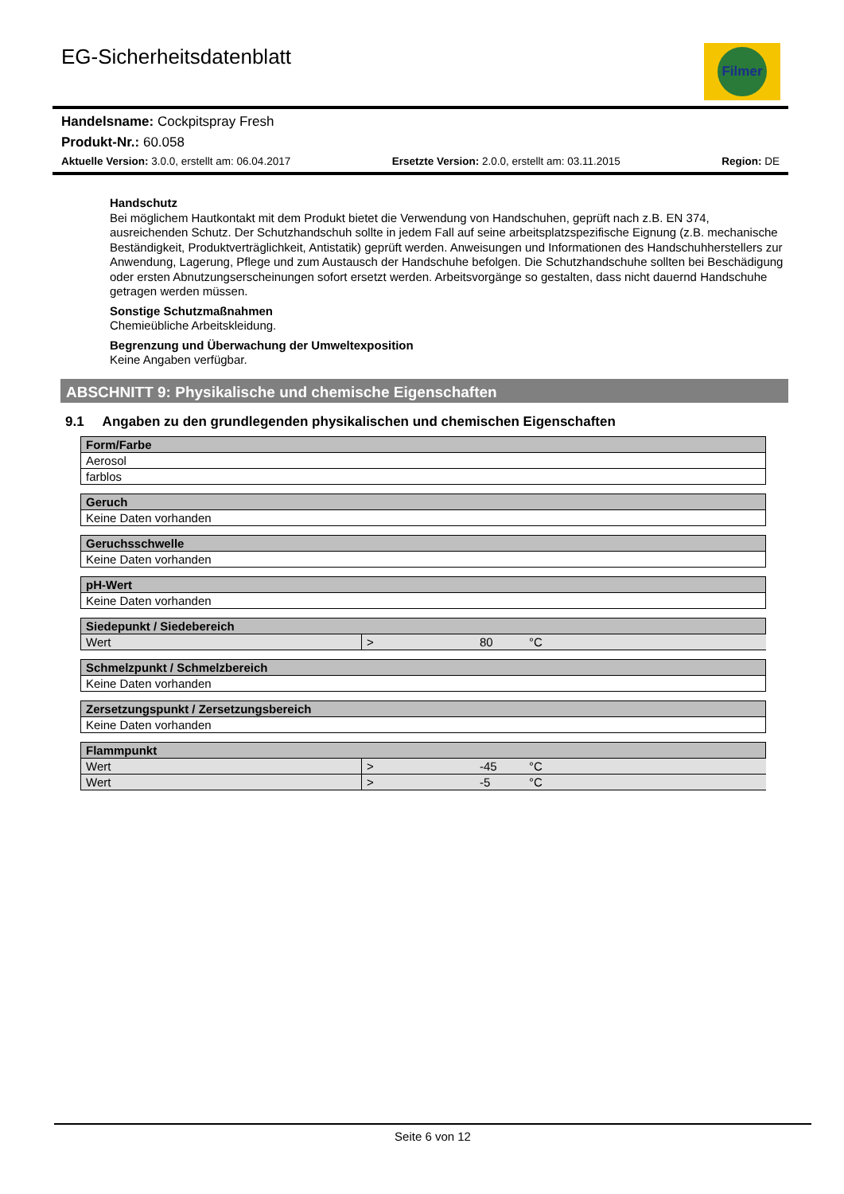EG-Sicherheitsdatenblatt
Filmer
Handelsname: Cockpitspray Fresh
Produkt-Nr.: 60.058
Aktuelle Version: 3.0.0, erstellt am: 06.04.2017 Ersetzte Version: 2.0.0, erstellt am: 03.11.2015 Region: DE
Handschutz
Bei möglichem Hautkontakt mit dem Produkt bietet die Verwendung von Handschuhen, geprüft nach z.B. EN 374, ausreichenden Schutz. Der Schutzhandschuh sollte in jedem Fall auf seine arbeitsplatzspezifische Eignung (z.B. mechanische Beständigkeit, Produktverträglichkeit, Antistatik) geprüft werden. Anweisungen und Informationen des Handschuhherstellers zur Anwendung, Lagerung, Pflege und zum Austausch der Handschuhe befolgen. Die Schutzhandschuhe sollten bei Beschädigung oder ersten Abnutzungserscheinungen sofort ersetzt werden. Arbeitsvorgänge so gestalten, dass nicht dauernd Handschuhe getragen werden müssen.
Sonstige Schutzmaßnahmen
Chemieübliche Arbeitskleidung.
Begrenzung und Überwachung der Umweltexposition
Keine Angaben verfügbar.
ABSCHNITT 9: Physikalische und chemische Eigenschaften
9.1 Angaben zu den grundlegenden physikalischen und chemischen Eigenschaften
| Form/Farbe |
| --- |
| Aerosol |
| farblos |
| Geruch |
| --- |
| Keine Daten vorhanden |
| Geruchsschwelle |
| --- |
| Keine Daten vorhanden |
| pH-Wert |
| --- |
| Keine Daten vorhanden |
| Siedepunkt / Siedebereich | | | |
| --- | --- | --- | --- |
| Wert | > | 80 | °C |
| Schmelzpunkt / Schmelzbereich |
| --- |
| Keine Daten vorhanden |
| Zersetzungspunkt / Zersetzungsbereich |
| --- |
| Keine Daten vorhanden |
| Flammpunkt | | | |
| --- | --- | --- | --- |
| Wert | > | -45 | °C |
| Wert | > | -5 | °C |
Seite 6 von 12